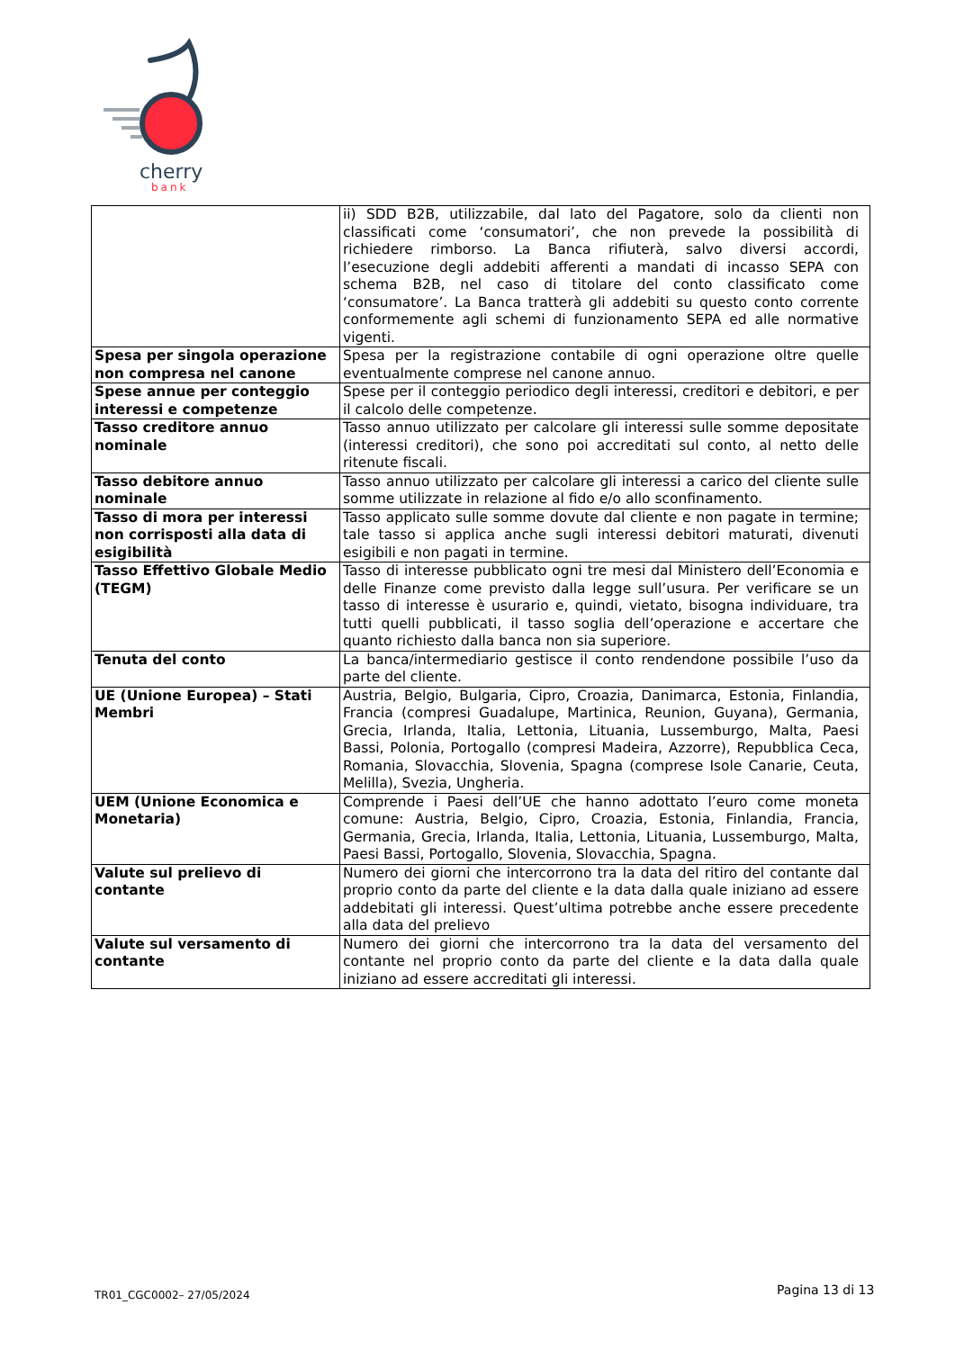cherry
bank
| | ii) SDD B2B, utilizzabile, dal lato del Pagatore, solo da clienti non classificati come ‘consumatori’, che non prevede la possibilità di richiedere rimborso. La Banca rifiuterà, salvo diversi accordi, l’esecuzione degli addebiti afferenti a mandati di incasso SEPA con schema B2B, nel caso di titolare del conto classificato come ‘consumatore’. La Banca tratterà gli addebiti su questo conto corrente conformemente agli schemi di funzionamento SEPA ed alle normative vigenti. |
| Spesa per singola operazione non compresa nel canone | Spesa per la registrazione contabile di ogni operazione oltre quelle eventualmente comprese nel canone annuo. |
| Spese annue per conteggio interessi e competenze | Spese per il conteggio periodico degli interessi, creditori e debitori, e per il calcolo delle competenze. |
| Tasso creditore annuo nominale | Tasso annuo utilizzato per calcolare gli interessi sulle somme depositate (interessi creditori), che sono poi accreditati sul conto, al netto delle ritenute fiscali. |
| Tasso debitore annuo nominale | Tasso annuo utilizzato per calcolare gli interessi a carico del cliente sulle somme utilizzate in relazione al fido e/o allo sconfinamento. |
| Tasso di mora per interessi non corrisposti alla data di esigibilità | Tasso applicato sulle somme dovute dal cliente e non pagate in termine; tale tasso si applica anche sugli interessi debitori maturati, divenuti esigibili e non pagati in termine. |
| Tasso Effettivo Globale Medio (TEGM) | Tasso di interesse pubblicato ogni tre mesi dal Ministero dell’Economia e delle Finanze come previsto dalla legge sull’usura. Per verificare se un tasso di interesse è usurario e, quindi, vietato, bisogna individuare, tra tutti quelli pubblicati, il tasso soglia dell’operazione e accertare che quanto richiesto dalla banca non sia superiore. |
| Tenuta del conto | La banca/intermediario gestisce il conto rendendone possibile l’uso da parte del cliente. |
| UE (Unione Europea) – Stati Membri | Austria, Belgio, Bulgaria, Cipro, Croazia, Danimarca, Estonia, Finlandia, Francia (compresi Guadalupe, Martinica, Reunion, Guyana), Germania, Grecia, Irlanda, Italia, Lettonia, Lituania, Lussemburgo, Malta, Paesi Bassi, Polonia, Portogallo (compresi Madeira, Azzorre), Repubblica Ceca, Romania, Slovacchia, Slovenia, Spagna (comprese Isole Canarie, Ceuta, Melilla), Svezia, Ungheria. |
| UEM (Unione Economica e Monetaria) | Comprende i Paesi dell’UE che hanno adottato l’euro come moneta comune: Austria, Belgio, Cipro, Croazia, Estonia, Finlandia, Francia, Germania, Grecia, Irlanda, Italia, Lettonia, Lituania, Lussemburgo, Malta, Paesi Bassi, Portogallo, Slovenia, Slovacchia, Spagna. |
| Valute sul prelievo di contante | Numero dei giorni che intercorrono tra la data del ritiro del contante dal proprio conto da parte del cliente e la data dalla quale iniziano ad essere addebitati gli interessi. Quest’ultima potrebbe anche essere precedente alla data del prelievo |
| Valute sul versamento di contante | Numero dei giorni che intercorrono tra la data del versamento del contante nel proprio conto da parte del cliente e la data dalla quale iniziano ad essere accreditati gli interessi. |
TR01_CGC0002– 27/05/2024 Pagina 13 di 13